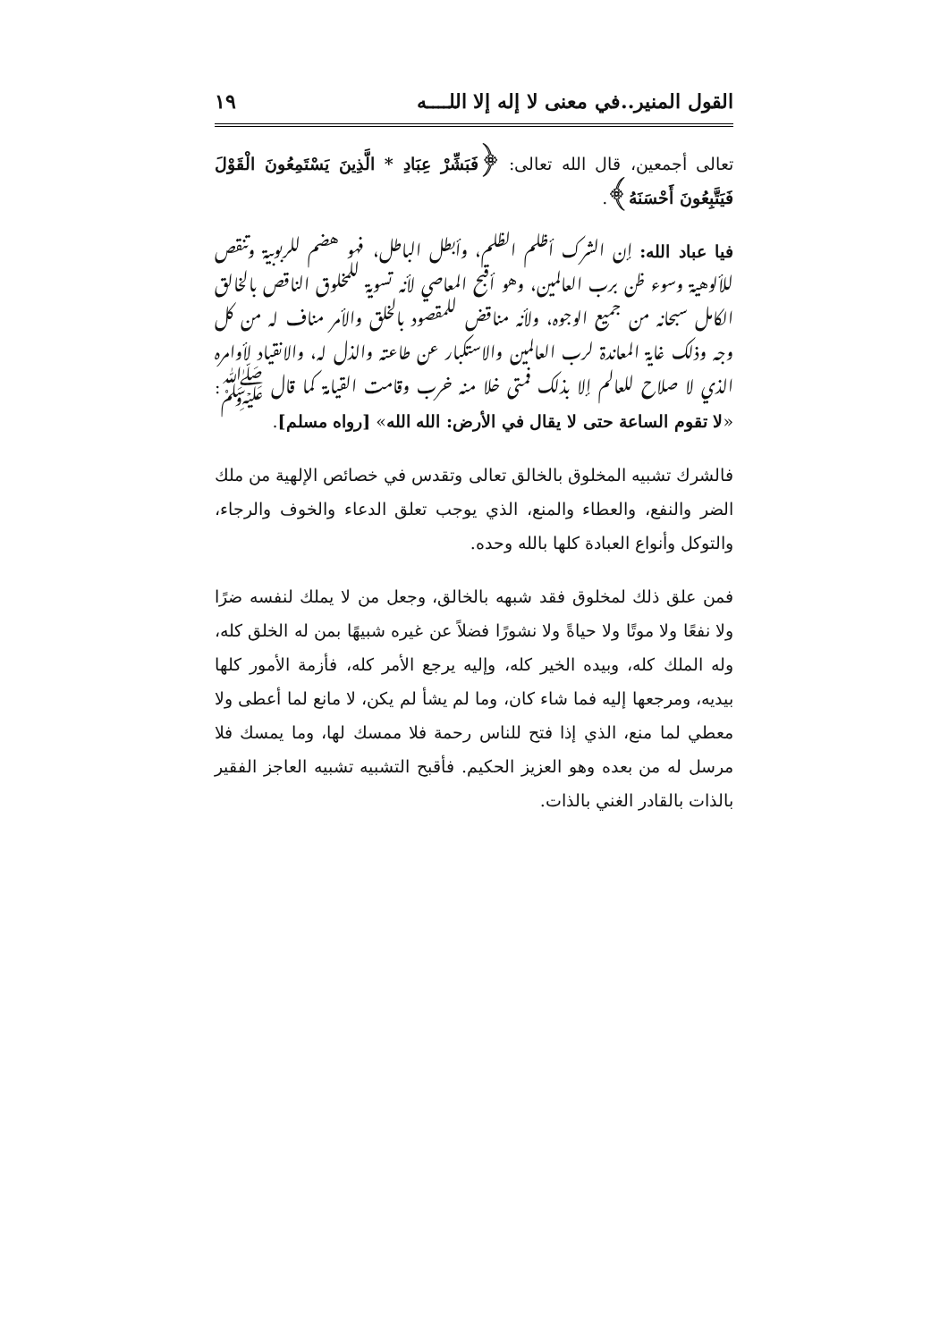القول المنير..في معنى لا إله إلا اللــــه ١٩
تعالى أجمعين، قال الله تعالى: ﴿فَبَشِّرْ عِبَادِ * الَّذِينَ يَسْتَمِعُونَ الْقَوْلَ فَيَتَّبِعُونَ أَحْسَنَهُ﴾.
فيا عباد الله: إن الشرك أظلم الظلم، وأبطل الباطل، فهو هضم للربوبية وتنقص للألوهية وسوء ظن برب العالمين، وهو أقبح المعاصي لأنه تسوية للمخلوق الناقص بالخالق الكامل سبحانه من جميع الوجوه، ولأنه مناقض للمقصود بالخلق والأمر مناف له من كل وجه وذلك غاية المعاندة لرب العالمين والاستكبار عن طاعته والذل له، والانقياد لأوامره الذي لا صلاح للعالم إلا بذلك فمتى خلا منه خرب وقامت القيامة كما قال ﷺ: «لا تقوم الساعة حتى لا يقال في الأرض: الله الله» [رواه مسلم].
فالشرك تشبيه المخلوق بالخالق تعالى وتقدس في خصائص الإلهية من ملك الضر والنفع، والعطاء والمنع، الذي يوجب تعلق الدعاء والخوف والرجاء، والتوكل وأنواع العبادة كلها بالله وحده.
فمن علق ذلك لمخلوق فقد شبهه بالخالق، وجعل من لا يملك لنفسه ضرًا ولا نفعًا ولا موتًا ولا حياةً ولا نشورًا فضلاً عن غيره شبيهًا بمن له الخلق كله، وله الملك كله، وبيده الخير كله، وإليه يرجع الأمر كله، فأزمة الأمور كلها بيديه، ومرجعها إليه فما شاء كان، وما لم يشأ لم يكن، لا مانع لما أعطى ولا معطي لما منع، الذي إذا فتح للناس رحمة فلا ممسك لها، وما يمسك فلا مرسل له من بعده وهو العزيز الحكيم. فأقبح التشبيه تشبيه العاجز الفقير بالذات بالقادر الغني بالذات.